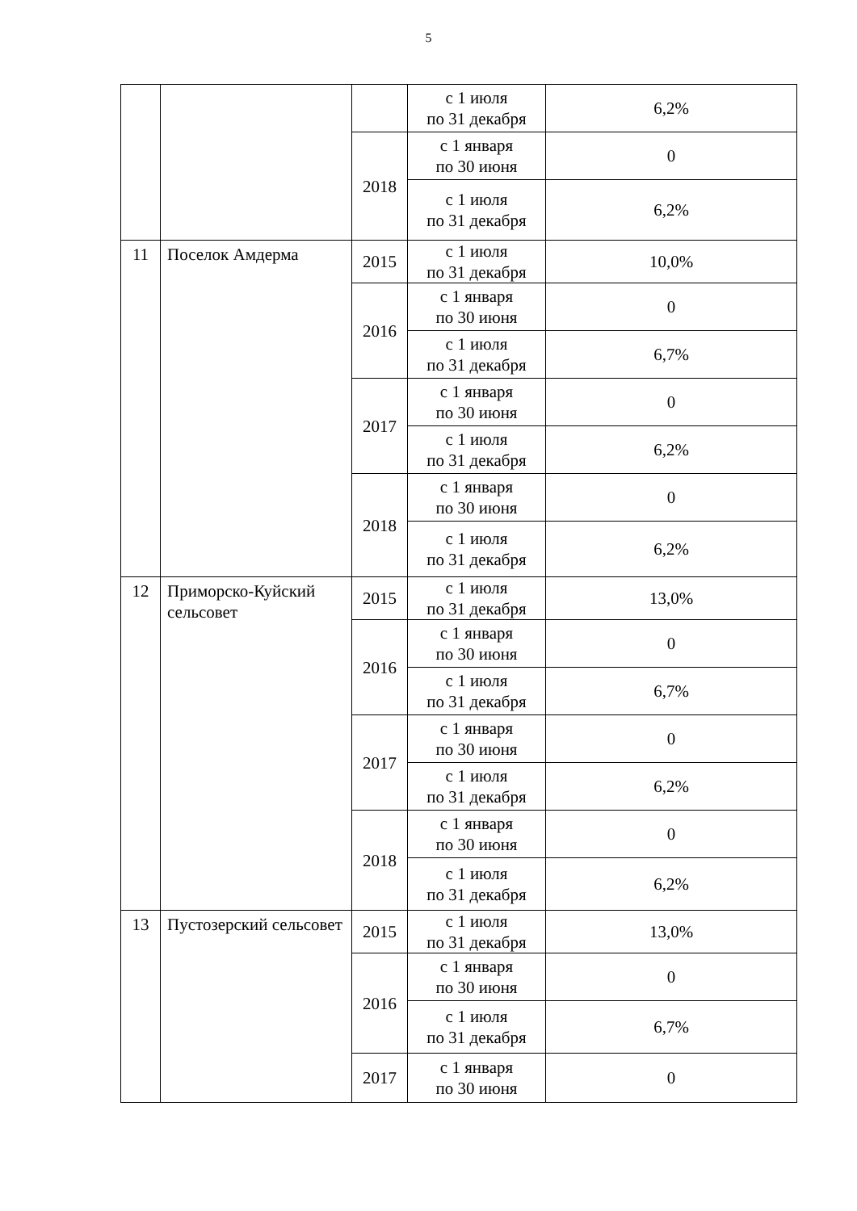5
| | | | с 1 июля по 31 декабря | 6,2% |
| | | 2018 | с 1 января по 30 июня | 0 |
| | | | с 1 июля по 31 декабря | 6,2% |
| 11 | Поселок Амдерма | 2015 | с 1 июля по 31 декабря | 10,0% |
| | | 2016 | с 1 января по 30 июня | 0 |
| | | | с 1 июля по 31 декабря | 6,7% |
| | | 2017 | с 1 января по 30 июня | 0 |
| | | | с 1 июля по 31 декабря | 6,2% |
| | | 2018 | с 1 января по 30 июня | 0 |
| | | | с 1 июля по 31 декабря | 6,2% |
| 12 | Приморско-Куйский сельсовет | 2015 | с 1 июля по 31 декабря | 13,0% |
| | | 2016 | с 1 января по 30 июня | 0 |
| | | | с 1 июля по 31 декабря | 6,7% |
| | | 2017 | с 1 января по 30 июня | 0 |
| | | | с 1 июля по 31 декабря | 6,2% |
| | | 2018 | с 1 января по 30 июня | 0 |
| | | | с 1 июля по 31 декабря | 6,2% |
| 13 | Пустозерский сельсовет | 2015 | с 1 июля по 31 декабря | 13,0% |
| | | 2016 | с 1 января по 30 июня | 0 |
| | | | с 1 июля по 31 декабря | 6,7% |
| | | 2017 | с 1 января по 30 июня | 0 |